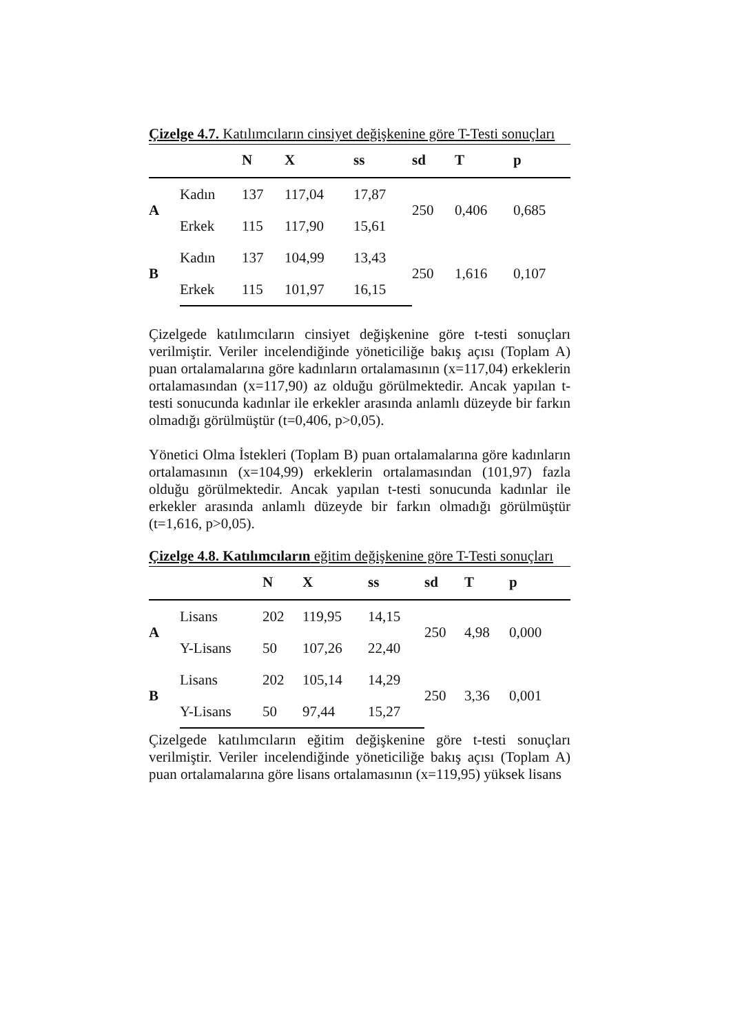Çizelge 4.7. Katılımcıların cinsiyet değişkenine göre T-Testi sonuçları
| | | N | X | ss | sd | T | p |
| --- | --- | --- | --- | --- | --- | --- | --- |
| A | Kadın | 137 | 117,04 | 17,87 | 250 | 0,406 | 0,685 |
| | Erkek | 115 | 117,90 | 15,61 | | | |
| B | Kadın | 137 | 104,99 | 13,43 | 250 | 1,616 | 0,107 |
| | Erkek | 115 | 101,97 | 16,15 | | | |
Çizelgede katılımcıların cinsiyet değişkenine göre t-testi sonuçları verilmiştir. Veriler incelendiğinde yöneticiliğe bakış açısı (Toplam A) puan ortalamalarına göre kadınların ortalamasının (x=117,04) erkeklerin ortalamasından (x=117,90) az olduğu görülmektedir. Ancak yapılan t-testi sonucunda kadınlar ile erkekler arasında anlamlı düzeyde bir farkın olmadığı görülmüştür (t=0,406, p>0,05).
Yönetici Olma İstekleri (Toplam B) puan ortalamalarına göre kadınların ortalamasının (x=104,99) erkeklerin ortalamasından (101,97) fazla olduğu görülmektedir. Ancak yapılan t-testi sonucunda kadınlar ile erkekler arasında anlamlı düzeyde bir farkın olmadığı görülmüştür (t=1,616, p>0,05).
Çizelge 4.8. Katılımcıların eğitim değişkenine göre T-Testi sonuçları
| | | N | X | ss | sd | T | p |
| --- | --- | --- | --- | --- | --- | --- | --- |
| A | Lisans | 202 | 119,95 | 14,15 | 250 | 4,98 | 0,000 |
| | Y-Lisans | 50 | 107,26 | 22,40 | | | |
| B | Lisans | 202 | 105,14 | 14,29 | 250 | 3,36 | 0,001 |
| | Y-Lisans | 50 | 97,44 | 15,27 | | | |
Çizelgede katılımcıların eğitim değişkenine göre t-testi sonuçları verilmiştir. Veriler incelendiğinde yöneticiliğe bakış açısı (Toplam A) puan ortalamalarına göre lisans ortalamasının (x=119,95) yüksek lisans